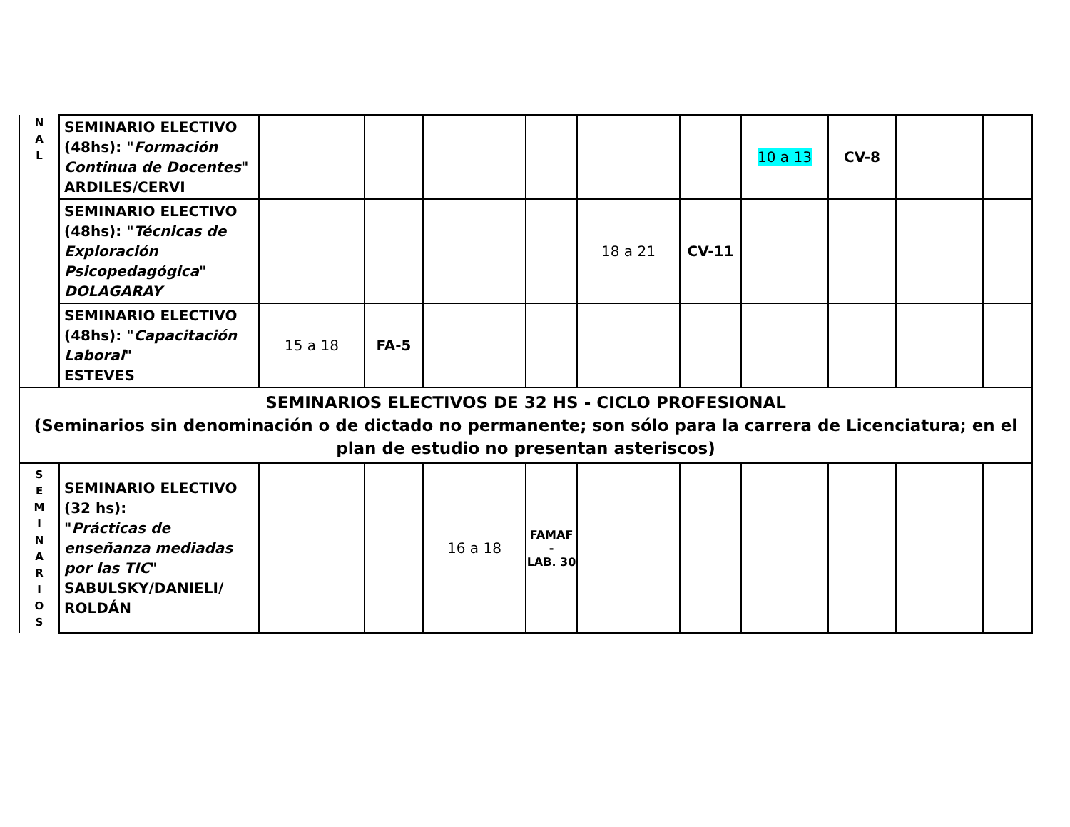| N A L | SEMINARIO ELECTIVO (48hs): " Formación Continua de Docentes " ARDILES/CERVI | | | | | | | 10 a 13 | CV-8 | | |
| | SEMINARIO ELECTIVO (48hs): " Técnicas de Exploración Psicopedagógica " DOLAGARAY | | | | | 18 a 21 | CV-11 | | | | |
| | SEMINARIO ELECTIVO (48hs): " Capacitación Laboral " ESTEVES | 15 a 18 | FA-5 | | | | | | | | |
| SEMINARIOS ELECTIVOS DE 32 HS - CICLO PROFESIONAL (Seminarios sin denominación o de dictado no permanente; son sólo para la carrera de Licenciatura; en el plan de estudio no presentan asteriscos) | | | | | | | | | | | |
| S E M I N A R I O S | SEMINARIO ELECTIVO (32 hs): " Prácticas de enseñanza mediadas por las TIC " SABULSKY/DANIELI/ ROLDÁN | | | 16 a 18 | FAMAF - LAB. 30 | | | | | | |